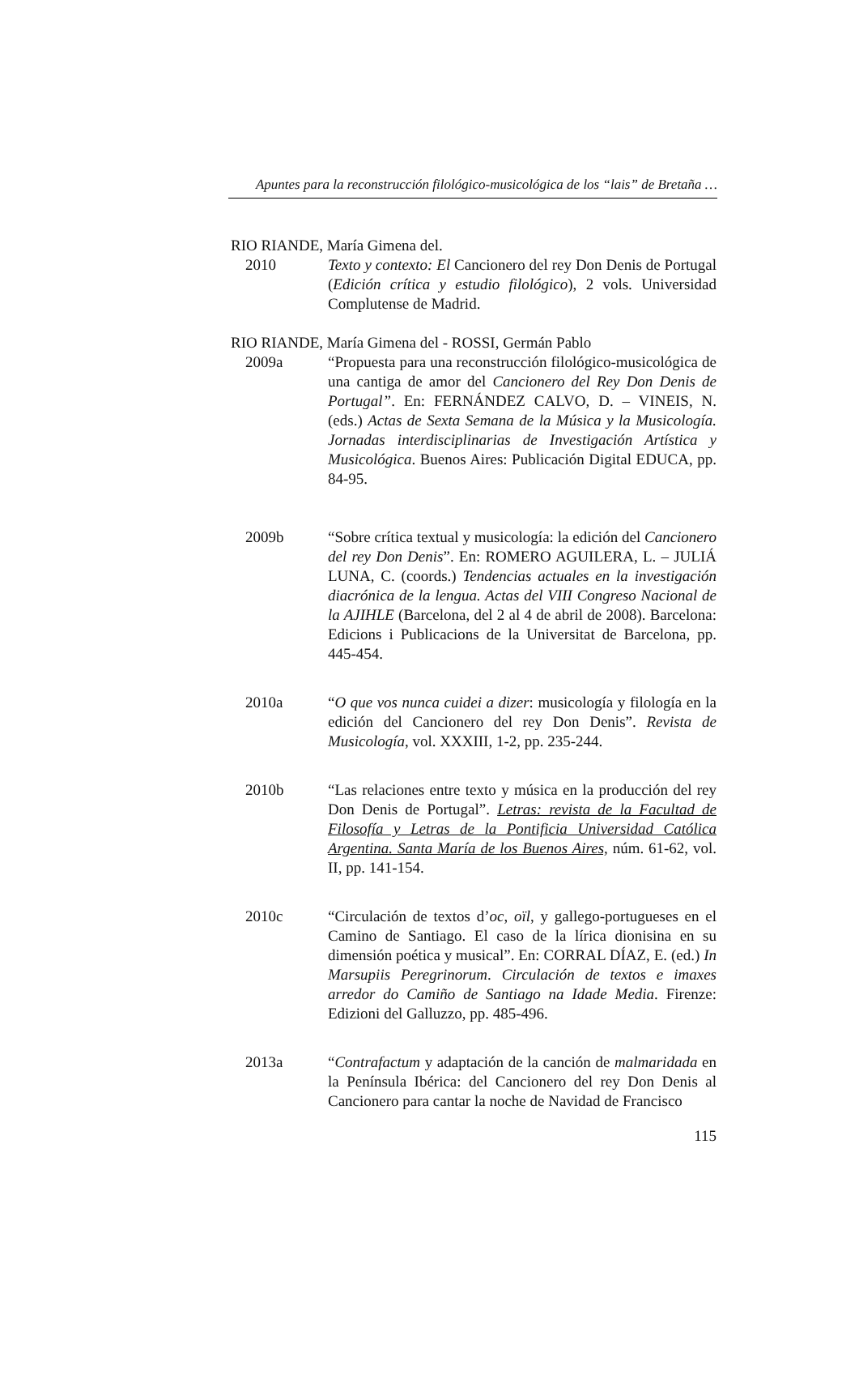Apuntes para la reconstrucción filológico-musicológica de los “lais” de Bretaña …
RIO RIANDE, María Gimena del.
2010 Texto y contexto: El Cancionero del rey Don Denis de Portugal (Edición crítica y estudio filológico), 2 vols. Universidad Complutense de Madrid.
RIO RIANDE, María Gimena del - ROSSI, Germán Pablo
2009a “Propuesta para una reconstrucción filológico-musicológica de una cantiga de amor del Cancionero del Rey Don Denis de Portugal”. En: FERNÁNDEZ CALVO, D. – VINEIS, N. (eds.) Actas de Sexta Semana de la Música y la Musicología. Jornadas interdisciplinarias de Investigación Artística y Musicológica. Buenos Aires: Publicación Digital EDUCA, pp. 84-95.
2009b “Sobre crítica textual y musicología: la edición del Cancionero del rey Don Denis”. En: ROMERO AGUILERA, L. – JULIÁ LUNA, C. (coords.) Tendencias actuales en la investigación diacrónica de la lengua. Actas del VIII Congreso Nacional de la AJIHLE (Barcelona, del 2 al 4 de abril de 2008). Barcelona: Edicions i Publicacions de la Universitat de Barcelona, pp. 445-454.
2010a “O que vos nunca cuidei a dizer: musicología y filología en la edición del Cancionero del rey Don Denis”. Revista de Musicología, vol. XXXIII, 1-2, pp. 235-244.
2010b “Las relaciones entre texto y música en la producción del rey Don Denis de Portugal”. Letras: revista de la Facultad de Filosofía y Letras de la Pontificia Universidad Católica Argentina. Santa María de los Buenos Aires, núm. 61-62, vol. II, pp. 141-154.
2010c “Circulación de textos d’oc, oïl, y gallego-portugueses en el Camino de Santiago. El caso de la lírica dionisina en su dimensión poética y musical”. En: CORRAL DÍAZ, E. (ed.) In Marsupiis Peregrinorum. Circulación de textos e imaxes arredor do Camiño de Santiago na Idade Media. Firenze: Edizioni del Galluzzo, pp. 485-496.
2013a “Contrafactum y adaptación de la canción de malmaridada en la Península Ibérica: del Cancionero del rey Don Denis al Cancionero para cantar la noche de Navidad de Francisco
115